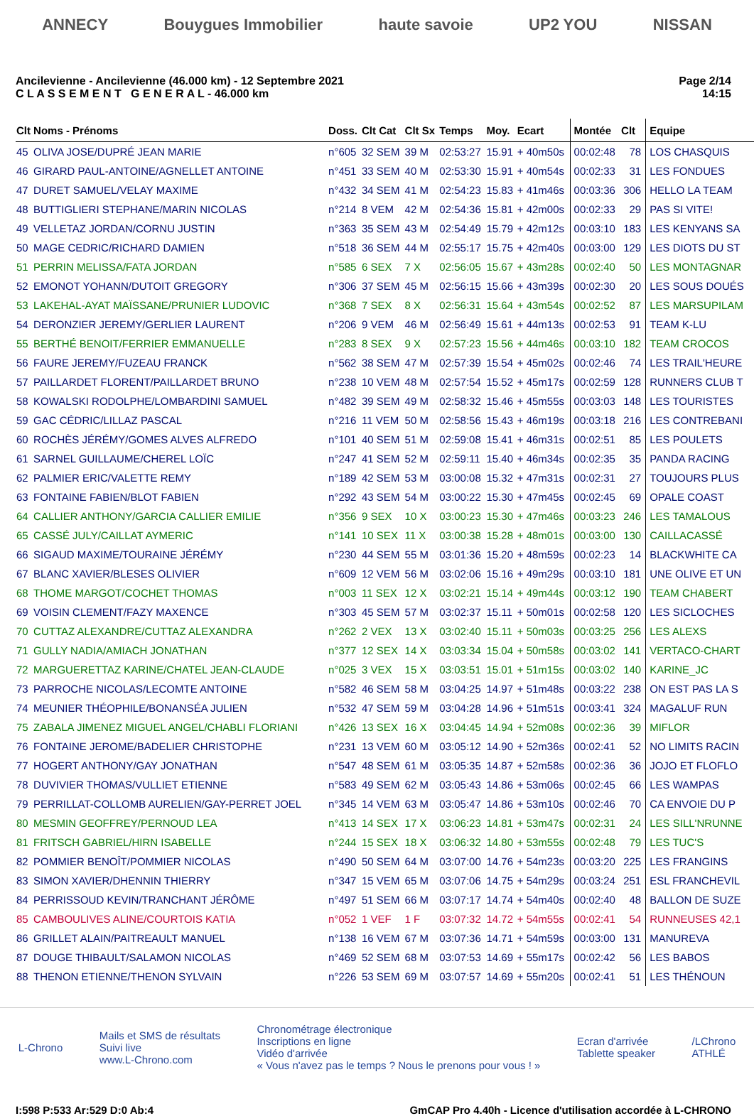ANNECY Bouygues Immobilier haute savoie UP2 YOU NISSAN
Ancilevienne - Ancilevienne (46.000 km) - 12 Septembre 2021
C L A S S E M E N T G E N E R A L - 46.000 km
Page 2/14
14:15
| Clt | Noms - Prénoms | Doss. | Clt Cat | Clt Sx | Temps | Moy. | Ecart | Montée | Clt | Equipe |
| --- | --- | --- | --- | --- | --- | --- | --- | --- | --- | --- |
| 45 | OLIVA JOSE/DUPRÉ JEAN MARIE | n°605 | 32 SEM | 39 M | 02:53:27 | 15.91 | + 40m50s | 00:02:48 | 78 | LOS CHASQUIS |
| 46 | GIRARD PAUL-ANTOINE/AGNELLET ANTOINE | n°451 | 33 SEM | 40 M | 02:53:30 | 15.91 | + 40m54s | 00:02:33 | 31 | LES FONDUES |
| 47 | DURET SAMUEL/VELAY MAXIME | n°432 | 34 SEM | 41 M | 02:54:23 | 15.83 | + 41m46s | 00:03:36 | 306 | HELLO LA TEAM |
| 48 | BUTTIGLIERI STEPHANE/MARIN NICOLAS | n°214 | 8 VEM | 42 M | 02:54:36 | 15.81 | + 42m00s | 00:02:33 | 29 | PAS SI VITE! |
| 49 | VELLETAZ JORDAN/CORNU JUSTIN | n°363 | 35 SEM | 43 M | 02:54:49 | 15.79 | + 42m12s | 00:03:10 | 183 | LES KENYANS SA |
| 50 | MAGE CEDRIC/RICHARD DAMIEN | n°518 | 36 SEM | 44 M | 02:55:17 | 15.75 | + 42m40s | 00:03:00 | 129 | LES DIOTS DU ST |
| 51 | PERRIN MELISSA/FATA JORDAN | n°585 | 6 SEX | 7 X | 02:56:05 | 15.67 | + 43m28s | 00:02:40 | 50 | LES MONTAGNAR |
| 52 | EMONOT YOHANN/DUTOIT GREGORY | n°306 | 37 SEM | 45 M | 02:56:15 | 15.66 | + 43m39s | 00:02:30 | 20 | LES SOUS DOUÉS |
| 53 | LAKEHAL-AYAT MAÏSSANE/PRUNIER LUDOVIC | n°368 | 7 SEX | 8 X | 02:56:31 | 15.64 | + 43m54s | 00:02:52 | 87 | LES MARSUPILAM |
| 54 | DERONZIER JEREMY/GERLIER LAURENT | n°206 | 9 VEM | 46 M | 02:56:49 | 15.61 | + 44m13s | 00:02:53 | 91 | TEAM K-LU |
| 55 | BERTHÉ BENOIT/FERRIER EMMANUELLE | n°283 | 8 SEX | 9 X | 02:57:23 | 15.56 | + 44m46s | 00:03:10 | 182 | TEAM CROCOS |
| 56 | FAURE JEREMY/FUZEAU FRANCK | n°562 | 38 SEM | 47 M | 02:57:39 | 15.54 | + 45m02s | 00:02:46 | 74 | LES TRAIL'HEURE |
| 57 | PAILLARDET FLORENT/PAILLARDET BRUNO | n°238 | 10 VEM | 48 M | 02:57:54 | 15.52 | + 45m17s | 00:02:59 | 128 | RUNNERS CLUB T |
| 58 | KOWALSKI RODOLPHE/LOMBARDINI SAMUEL | n°482 | 39 SEM | 49 M | 02:58:32 | 15.46 | + 45m55s | 00:03:03 | 148 | LES TOURISTES |
| 59 | GAC CÉDRIC/LILLAZ PASCAL | n°216 | 11 VEM | 50 M | 02:58:56 | 15.43 | + 46m19s | 00:03:18 | 216 | LES CONTREBANI |
| 60 | ROCHÈS JÉRÉMY/GOMES ALVES ALFREDO | n°101 | 40 SEM | 51 M | 02:59:08 | 15.41 | + 46m31s | 00:02:51 | 85 | LES POULETS |
| 61 | SARNEL GUILLAUME/CHEREL LOÏC | n°247 | 41 SEM | 52 M | 02:59:11 | 15.40 | + 46m34s | 00:02:35 | 35 | PANDA RACING |
| 62 | PALMIER ERIC/VALETTE REMY | n°189 | 42 SEM | 53 M | 03:00:08 | 15.32 | + 47m31s | 00:02:31 | 27 | TOUJOURS PLUS |
| 63 | FONTAINE FABIEN/BLOT FABIEN | n°292 | 43 SEM | 54 M | 03:00:22 | 15.30 | + 47m45s | 00:02:45 | 69 | OPALE COAST |
| 64 | CALLIER ANTHONY/GARCIA CALLIER EMILIE | n°356 | 9 SEX | 10 X | 03:00:23 | 15.30 | + 47m46s | 00:03:23 | 246 | LES TAMALOUS |
| 65 | CASSÉ JULY/CAILLAT AYMERIC | n°141 | 10 SEX | 11 X | 03:00:38 | 15.28 | + 48m01s | 00:03:00 | 130 | CAILLACASSÉ |
| 66 | SIGAUD MAXIME/TOURAINE JÉRÉMY | n°230 | 44 SEM | 55 M | 03:01:36 | 15.20 | + 48m59s | 00:02:23 | 14 | BLACKWHITE CA |
| 67 | BLANC XAVIER/BLESES OLIVIER | n°609 | 12 VEM | 56 M | 03:02:06 | 15.16 | + 49m29s | 00:03:10 | 181 | UNE OLIVE ET UN |
| 68 | THOME MARGOT/COCHET THOMAS | n°003 | 11 SEX | 12 X | 03:02:21 | 15.14 | + 49m44s | 00:03:12 | 190 | TEAM CHABERT |
| 69 | VOISIN CLEMENT/FAZY MAXENCE | n°303 | 45 SEM | 57 M | 03:02:37 | 15.11 | + 50m01s | 00:02:58 | 120 | LES SICLOCHES |
| 70 | CUTTAZ ALEXANDRE/CUTTAZ ALEXANDRA | n°262 | 2 VEX | 13 X | 03:02:40 | 15.11 | + 50m03s | 00:03:25 | 256 | LES ALEXS |
| 71 | GULLY NADIA/AMIACH JONATHAN | n°377 | 12 SEX | 14 X | 03:03:34 | 15.04 | + 50m58s | 00:03:02 | 141 | VERTACO-CHART |
| 72 | MARGUERETTAZ KARINE/CHATEL JEAN-CLAUDE | n°025 | 3 VEX | 15 X | 03:03:51 | 15.01 | + 51m15s | 00:03:02 | 140 | KARINE_JC |
| 73 | PARROCHE NICOLAS/LECOMTE ANTOINE | n°582 | 46 SEM | 58 M | 03:04:25 | 14.97 | + 51m48s | 00:03:22 | 238 | ON EST PAS LA S |
| 74 | MEUNIER THÉOPHILE/BONANSÉA JULIEN | n°532 | 47 SEM | 59 M | 03:04:28 | 14.96 | + 51m51s | 00:03:41 | 324 | MAGALUF RUN |
| 75 | ZABALA JIMENEZ MIGUEL ANGEL/CHABLI FLORIANI | n°426 | 13 SEX | 16 X | 03:04:45 | 14.94 | + 52m08s | 00:02:36 | 39 | MIFLOR |
| 76 | FONTAINE JEROME/BADELIER CHRISTOPHE | n°231 | 13 VEM | 60 M | 03:05:12 | 14.90 | + 52m36s | 00:02:41 | 52 | NO LIMITS RACIN |
| 77 | HOGERT ANTHONY/GAY JONATHAN | n°547 | 48 SEM | 61 M | 03:05:35 | 14.87 | + 52m58s | 00:02:36 | 36 | JOJO ET FLOFLO |
| 78 | DUVIVIER THOMAS/VULLIET ETIENNE | n°583 | 49 SEM | 62 M | 03:05:43 | 14.86 | + 53m06s | 00:02:45 | 66 | LES WAMPAS |
| 79 | PERRILLAT-COLLOMB AURELIEN/GAY-PERRET JOEL | n°345 | 14 VEM | 63 M | 03:05:47 | 14.86 | + 53m10s | 00:02:46 | 70 | CA ENVOIE DU P |
| 80 | MESMIN GEOFFREY/PERNOUD LEA | n°413 | 14 SEX | 17 X | 03:06:23 | 14.81 | + 53m47s | 00:02:31 | 24 | LES SILL'NRUNNE |
| 81 | FRITSCH GABRIEL/HIRN ISABELLE | n°244 | 15 SEX | 18 X | 03:06:32 | 14.80 | + 53m55s | 00:02:48 | 79 | LES TUC'S |
| 82 | POMMIER BENOÎT/POMMIER NICOLAS | n°490 | 50 SEM | 64 M | 03:07:00 | 14.76 | + 54m23s | 00:03:20 | 225 | LES FRANGINS |
| 83 | SIMON XAVIER/DHENNIN THIERRY | n°347 | 15 VEM | 65 M | 03:07:06 | 14.75 | + 54m29s | 00:03:24 | 251 | ESL FRANCHEVIL |
| 84 | PERRISSOUD KEVIN/TRANCHANT JÉRÔME | n°497 | 51 SEM | 66 M | 03:07:17 | 14.74 | + 54m40s | 00:02:40 | 48 | BALLON DE SUZE |
| 85 | CAMBOULIVES ALINE/COURTOIS KATIA | n°052 | 1 VEF | 1 F | 03:07:32 | 14.72 | + 54m55s | 00:02:41 | 54 | RUNNEUSES 42,1 |
| 86 | GRILLET ALAIN/PAITREAULT MANUEL | n°138 | 16 VEM | 67 M | 03:07:36 | 14.71 | + 54m59s | 00:03:00 | 131 | MANUREVA |
| 87 | DOUGE THIBAULT/SALAMON NICOLAS | n°469 | 52 SEM | 68 M | 03:07:53 | 14.69 | + 55m17s | 00:02:42 | 56 | LES BABOS |
| 88 | THENON ETIENNE/THENON SYLVAIN | n°226 | 53 SEM | 69 M | 03:07:57 | 14.69 | + 55m20s | 00:02:41 | 51 | LES THÉNOUN |
L-Chrono
Mails et SMS de résultats
Suivi live
www.L-Chrono.com
Chronométrage électronique
Inscriptions en ligne
Vidéo d'arrivée
« Vous n'avez pas le temps ? Nous le prenons pour vous ! »
Ecran d'arrivée
Tablette speaker
/LChrono
ATHLÉ
I:598 P:533 Ar:529 D:0 Ab:4 GmCAP Pro 4.40h - Licence d'utilisation accordée à L-CHRONO